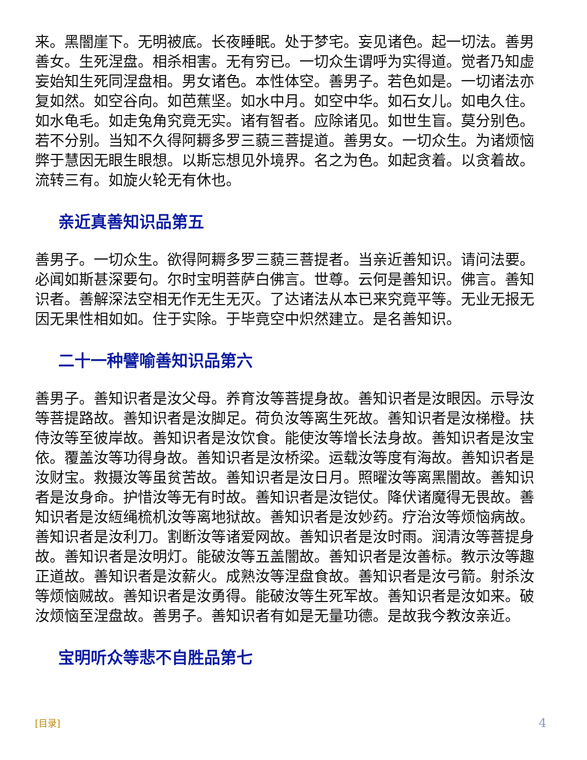来。黑闇崖下。无明被底。长夜睡眠。处于梦宅。妄见诸色。起一切法。善男善女。生死涅盘。相杀相害。无有穷已。一切众生谓呼为实得道。觉者乃知虚妄始知生死同涅盘相。男女诸色。本性体空。善男子。若色如是。一切诸法亦复如然。如空谷向。如芭蕉坚。如水中月。如空中华。如石女儿。如电久住。如水龟毛。如走兔角究竟无实。诸有智者。应除诸见。如世生盲。莫分别色。若不分别。当知不久得阿耨多罗三藐三菩提道。善男女。一切众生。为诸烦恼弊于慧因无眼生眼想。以斯忘想见外境界。名之为色。如起贪着。以贪着故。流转三有。如旋火轮无有休也。
亲近真善知识品第五
善男子。一切众生。欲得阿耨多罗三藐三菩提者。当亲近善知识。请问法要。必闻如斯甚深要句。尔时宝明菩萨白佛言。世尊。云何是善知识。佛言。善知识者。善解深法空相无作无生无灭。了达诸法从本已来究竟平等。无业无报无因无果性相如如。住于实除。于毕竟空中炽然建立。是名善知识。
二十一种譬喻善知识品第六
善男子。善知识者是汝父母。养育汝等菩提身故。善知识者是汝眼因。示导汝等菩提路故。善知识者是汝脚足。荷负汝等离生死故。善知识者是汝梯橙。扶侍汝等至彼岸故。善知识者是汝饮食。能使汝等增长法身故。善知识者是汝宝依。覆盖汝等功得身故。善知识者是汝桥梁。运载汝等度有海故。善知识者是汝财宝。救摄汝等虽贫苦故。善知识者是汝日月。照曜汝等离黑闇故。善知识者是汝身命。护惜汝等无有时故。善知识者是汝铠仗。降伏诸魔得无畏故。善知识者是汝絚绳梳机汝等离地狱故。善知识者是汝妙药。疗治汝等烦恼病故。善知识者是汝利刀。割断汝等诸爱网故。善知识者是汝时雨。润清汝等菩提身故。善知识者是汝明灯。能破汝等五盖闇故。善知识者是汝善标。教示汝等趣正道故。善知识者是汝薪火。成熟汝等涅盘食故。善知识者是汝弓箭。射杀汝等烦恼贼故。善知识者是汝勇得。能破汝等生死军故。善知识者是汝如来。破汝烦恼至涅盘故。善男子。善知识者有如是无量功德。是故我今教汝亲近。
宝明听众等悲不自胜品第七
[目录] 4